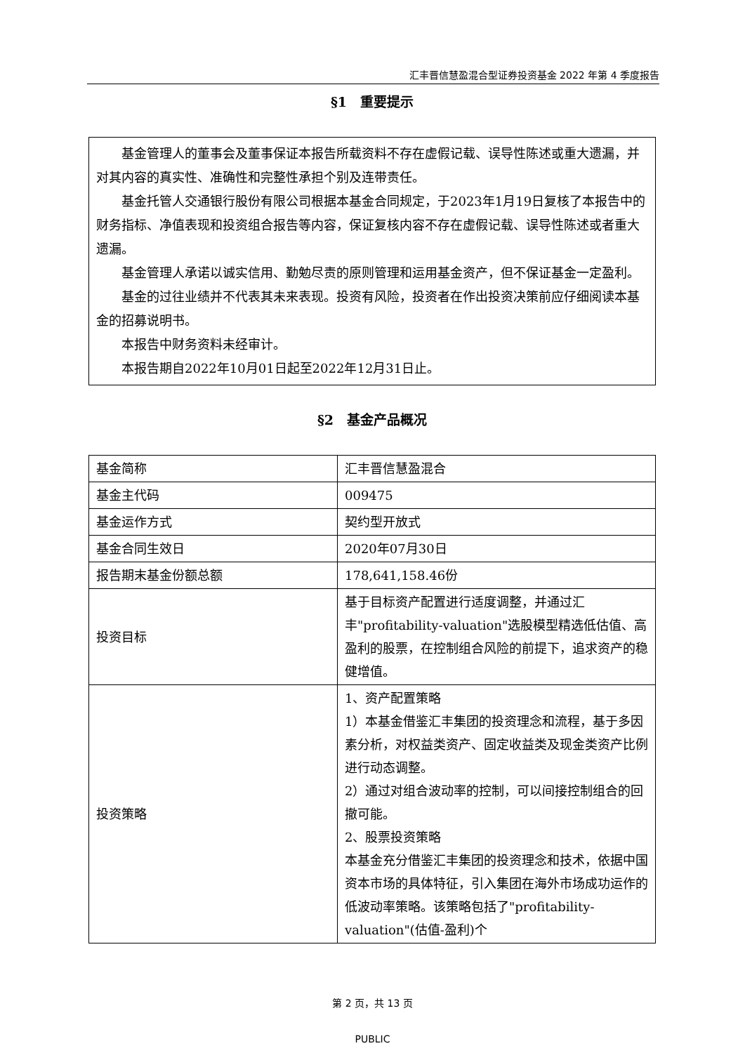汇丰晋信慧盈混合型证券投资基金 2022 年第 4 季度报告
§1　重要提示
基金管理人的董事会及董事保证本报告所载资料不存在虚假记载、误导性陈述或重大遗漏，并对其内容的真实性、准确性和完整性承担个别及连带责任。
基金托管人交通银行股份有限公司根据本基金合同规定，于2023年1月19日复核了本报告中的财务指标、净值表现和投资组合报告等内容，保证复核内容不存在虚假记载、误导性陈述或者重大遗漏。
基金管理人承诺以诚实信用、勤勉尽责的原则管理和运用基金资产，但不保证基金一定盈利。
基金的过往业绩并不代表其未来表现。投资有风险，投资者在作出投资决策前应仔细阅读本基金的招募说明书。
本报告中财务资料未经审计。
本报告期自2022年10月01日起至2022年12月31日止。
§2　基金产品概况
| 基金简称 | 汇丰晋信慧盈混合 |
| 基金主代码 | 009475 |
| 基金运作方式 | 契约型开放式 |
| 基金合同生效日 | 2020年07月30日 |
| 报告期末基金份额总额 | 178,641,158.46份 |
| 投资目标 | 基于目标资产配置进行适度调整，并通过汇丰"profitability-valuation"选股模型精选低估值、高盈利的股票，在控制组合风险的前提下，追求资产的稳健增值。 |
| 投资策略 | 1、资产配置策略 1）本基金借鉴汇丰集团的投资理念和流程，基于多因素分析，对权益类资产、固定收益类及现金类资产比例进行动态调整。 2）通过对组合波动率的控制，可以间接控制组合的回撤可能。 2、股票投资策略 本基金充分借鉴汇丰集团的投资理念和技术，依据中国资本市场的具体特征，引入集团在海外市场成功运作的低波动率策略。该策略包括了"profitability-valuation"(估值-盈利)个 |
第 2 页，共 13 页
PUBLIC